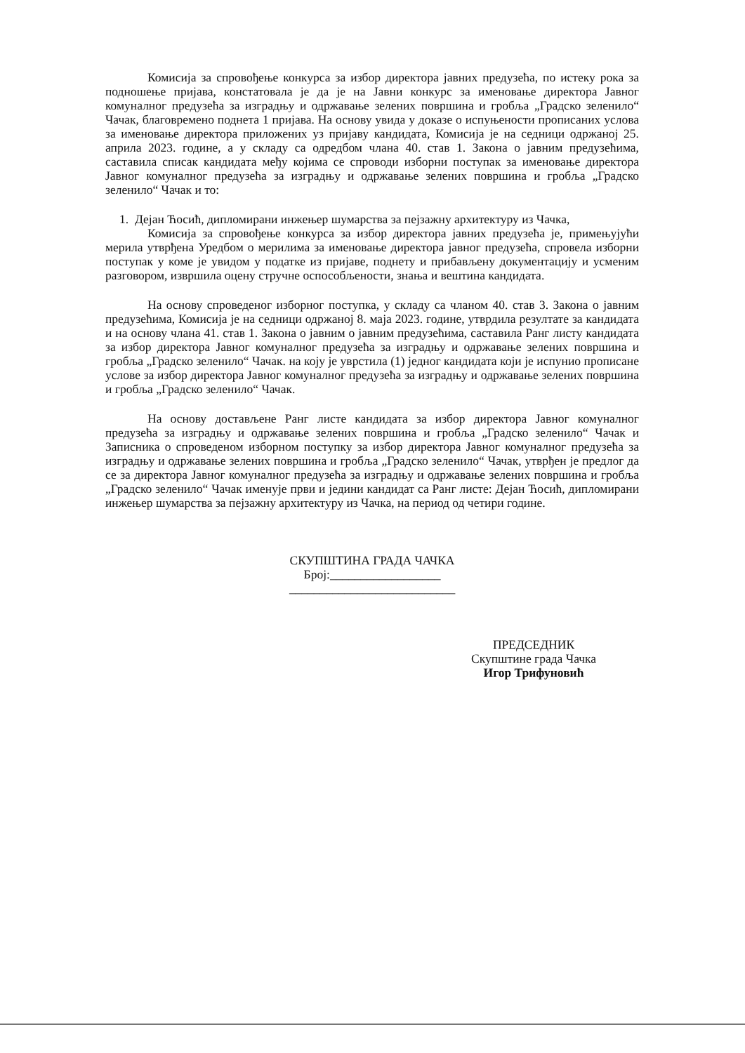Комисија за спровођење конкурса за избор директора јавних предузећа, по истеку рока за подношење пријава, констатовала је да је на Јавни конкурс за именовање директора Јавног комуналног предузећа за изградњу и одржавање зелених површина и гробља „Градско зеленило“ Чачак, благовремено поднета 1 пријава. На основу увида у доказе о испуњености прописаних услова за именовање директора приложених уз пријаву кандидата, Комисија је на седници одржаној 25. априла 2023. године, а у складу са одредбом члана 40. став 1. Закона о јавним предузећима, саставила списак кандидата међу којима се спроводи изборни поступак за именовање директора Јавног комуналног предузећа за изградњу и одржавање зелених површина и гробља „Градско зеленило“ Чачак и то:
1. Дејан Ћосић, дипломирани инжењер шумарства за пејзажну архитектуру из Чачка,
Комисија за спровођење конкурса за избор директора јавних предузећа је, примењујући мерила утврђена Уредбом о мерилима за именовање директора јавног предузећа, спровела изборни поступак у коме је увидом у податке из пријаве, поднету и прибављену документацију и усменим разговором, извршила оцену стручне оспособљености, знања и вештина кандидата.
На основу спроведеног изборног поступка, у складу са чланом 40. став 3. Закона о јавним предузећима, Комисија је на седници одржаној 8. маја 2023. године, утврдила резултате за кандидата и на основу члана 41. став 1. Закона о јавним о јавним предузећима, саставила Ранг листу кандидата за избор директора Јавног комуналног предузећа за изградњу и одржавање зелених површина и гробља „Градско зеленило“ Чачак. на коју је уврстила (1) једног кандидата који је испунио прописане услове за избор директора Јавног комуналног предузећа за изградњу и одржавање зелених површина и гробља „Градско зеленило“ Чачак.
На основу достављене Ранг листе кандидата за избор директора Јавног комуналног предузећа за изградњу и одржавање зелених површина и гробља „Градско зеленило“ Чачак и Записника о спроведеном изборном поступку за избор директора Јавног комуналног предузећа за изградњу и одржавање зелених површина и гробља „Градско зеленило“ Чачак, утврђен је предлог да се за директора Јавног комуналног предузећа за изградњу и одржавање зелених површина и гробља „Градско зеленило“ Чачак именује први и једини кандидат са Ранг листе: Дејан Ћосић, дипломирани инжењер шумарства за пејзажну архитектуру из Чачка, на период од четири године.
СКУПШТИНА ГРАДА ЧАЧКА
Број:__________________
___________________________
ПРЕДСЕДНИК
Скупштине града Чачка
Игор Трифуновић